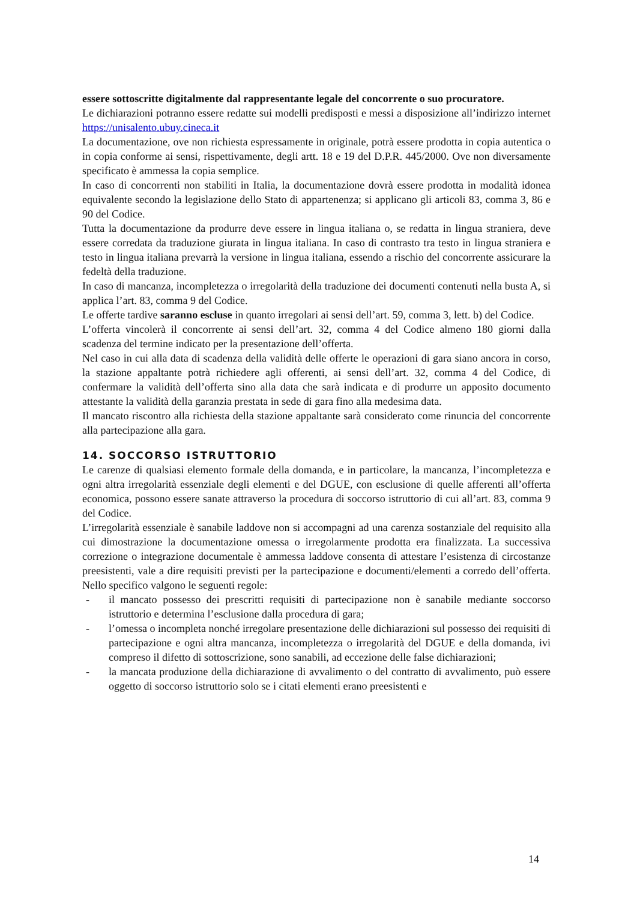essere sottoscritte digitalmente dal rappresentante legale del concorrente o suo procuratore.
Le dichiarazioni potranno essere redatte sui modelli predisposti e messi a disposizione all’indirizzo internet https://unisalento.ubuy.cineca.it
La documentazione, ove non richiesta espressamente in originale, potrà essere prodotta in copia autentica o in copia conforme ai sensi, rispettivamente, degli artt. 18 e 19 del D.P.R. 445/2000. Ove non diversamente specificato è ammessa la copia semplice.
In caso di concorrenti non stabiliti in Italia, la documentazione dovrà essere prodotta in modalità idonea equivalente secondo la legislazione dello Stato di appartenenza; si applicano gli articoli 83, comma 3, 86 e 90 del Codice.
Tutta la documentazione da produrre deve essere in lingua italiana o, se redatta in lingua straniera, deve essere corredata da traduzione giurata in lingua italiana. In caso di contrasto tra testo in lingua straniera e testo in lingua italiana prevarrà la versione in lingua italiana, essendo a rischio del concorrente assicurare la fedeltà della traduzione.
In caso di mancanza, incompletezza o irregolarità della traduzione dei documenti contenuti nella busta A, si applica l’art. 83, comma 9 del Codice.
Le offerte tardive saranno escluse in quanto irregolari ai sensi dell’art. 59, comma 3, lett. b) del Codice.
L’offerta vincolerà il concorrente ai sensi dell’art. 32, comma 4 del Codice almeno 180 giorni dalla scadenza del termine indicato per la presentazione dell’offerta.
Nel caso in cui alla data di scadenza della validità delle offerte le operazioni di gara siano ancora in corso, la stazione appaltante potrà richiedere agli offerenti, ai sensi dell’art. 32, comma 4 del Codice, di confermare la validità dell’offerta sino alla data che sarà indicata e di produrre un apposito documento attestante la validità della garanzia prestata in sede di gara fino alla medesima data.
Il mancato riscontro alla richiesta della stazione appaltante sarà considerato come rinuncia del concorrente alla partecipazione alla gara.
14. SOCCORSO ISTRUTTORIO
Le carenze di qualsiasi elemento formale della domanda, e in particolare, la mancanza, l’incompletezza e ogni altra irregolarità essenziale degli elementi e del DGUE, con esclusione di quelle afferenti all’offerta economica, possono essere sanate attraverso la procedura di soccorso istruttorio di cui all’art. 83, comma 9 del Codice.
L’irregolarità essenziale è sanabile laddove non si accompagni ad una carenza sostanziale del requisito alla cui dimostrazione la documentazione omessa o irregolarmente prodotta era finalizzata. La successiva correzione o integrazione documentale è ammessa laddove consenta di attestare l’esistenza di circostanze preesistenti, vale a dire requisiti previsti per la partecipazione e documenti/elementi a corredo dell’offerta. Nello specifico valgono le seguenti regole:
- il mancato possesso dei prescritti requisiti di partecipazione non è sanabile mediante soccorso istruttorio e determina l’esclusione dalla procedura di gara;
- l’omessa o incompleta nonché irregolare presentazione delle dichiarazioni sul possesso dei requisiti di partecipazione e ogni altra mancanza, incompletezza o irregolarità del DGUE e della domanda, ivi compreso il difetto di sottoscrizione, sono sanabili, ad eccezione delle false dichiarazioni;
- la mancata produzione della dichiarazione di avvalimento o del contratto di avvalimento, può essere oggetto di soccorso istruttorio solo se i citati elementi erano preesistenti e
14